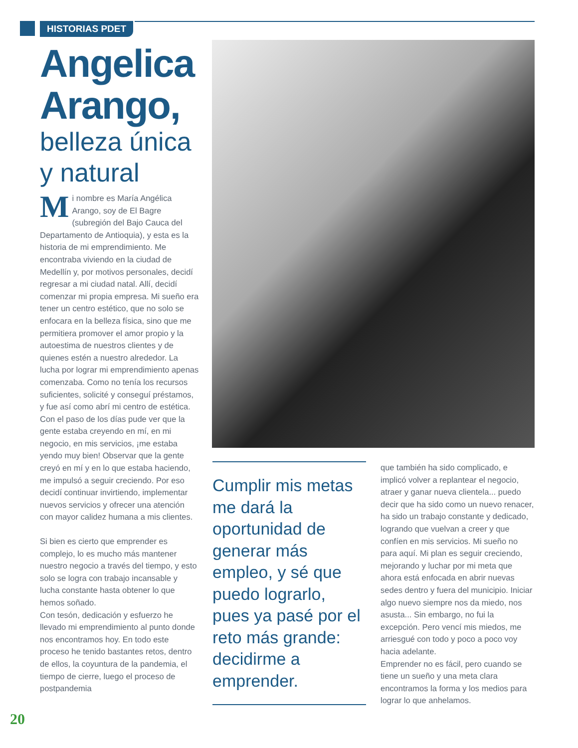HISTORIAS PDET
Angelica Arango,
belleza única y natural
Mi nombre es María Angélica Arango, soy de El Bagre (subregión del Bajo Cauca del Departamento de Antioquia), y esta es la historia de mi emprendimiento. Me encontraba viviendo en la ciudad de Medellín y, por motivos personales, decidí regresar a mi ciudad natal. Allí, decidí comenzar mi propia empresa. Mi sueño era tener un centro estético, que no solo se enfocara en la belleza física, sino que me permitiera promover el amor propio y la autoestima de nuestros clientes y de quienes estén a nuestro alrededor. La lucha por lograr mi emprendimiento apenas comenzaba. Como no tenía los recursos suficientes, solicité y conseguí préstamos, y fue así como abrí mi centro de estética. Con el paso de los días pude ver que la gente estaba creyendo en mí, en mi negocio, en mis servicios, ¡me estaba yendo muy bien! Observar que la gente creyó en mí y en lo que estaba haciendo, me impulsó a seguir creciendo. Por eso decidí continuar invirtiendo, implementar nuevos servicios y ofrecer una atención con mayor calidez humana a mis clientes.
Si bien es cierto que emprender es complejo, lo es mucho más mantener nuestro negocio a través del tiempo, y esto solo se logra con trabajo incansable y lucha constante hasta obtener lo que hemos soñado.
Con tesón, dedicación y esfuerzo he llevado mi emprendimiento al punto donde nos encontramos hoy. En todo este proceso he tenido bastantes retos, dentro de ellos, la coyuntura de la pandemia, el tiempo de cierre, luego el proceso de postpandemia
Cumplir mis metas me dará la oportunidad de generar más empleo, y sé que puedo lograrlo, pues ya pasé por el reto más grande: decidirme a emprender.
que también ha sido complicado, e implicó volver a replantear el negocio, atraer y ganar nueva clientela... puedo decir que ha sido como un nuevo renacer, ha sido un trabajo constante y dedicado, logrando que vuelvan a creer y que confíen en mis servicios. Mi sueño no para aquí. Mi plan es seguir creciendo, mejorando y luchar por mi meta que ahora está enfocada en abrir nuevas sedes dentro y fuera del municipio. Iniciar algo nuevo siempre nos da miedo, nos asusta... Sin embargo, no fui la excepción. Pero vencí mis miedos, me arriesgué con todo y poco a poco voy hacia adelante.
Emprender no es fácil, pero cuando se tiene un sueño y una meta clara encontramos la forma y los medios para lograr lo que anhelamos.
20